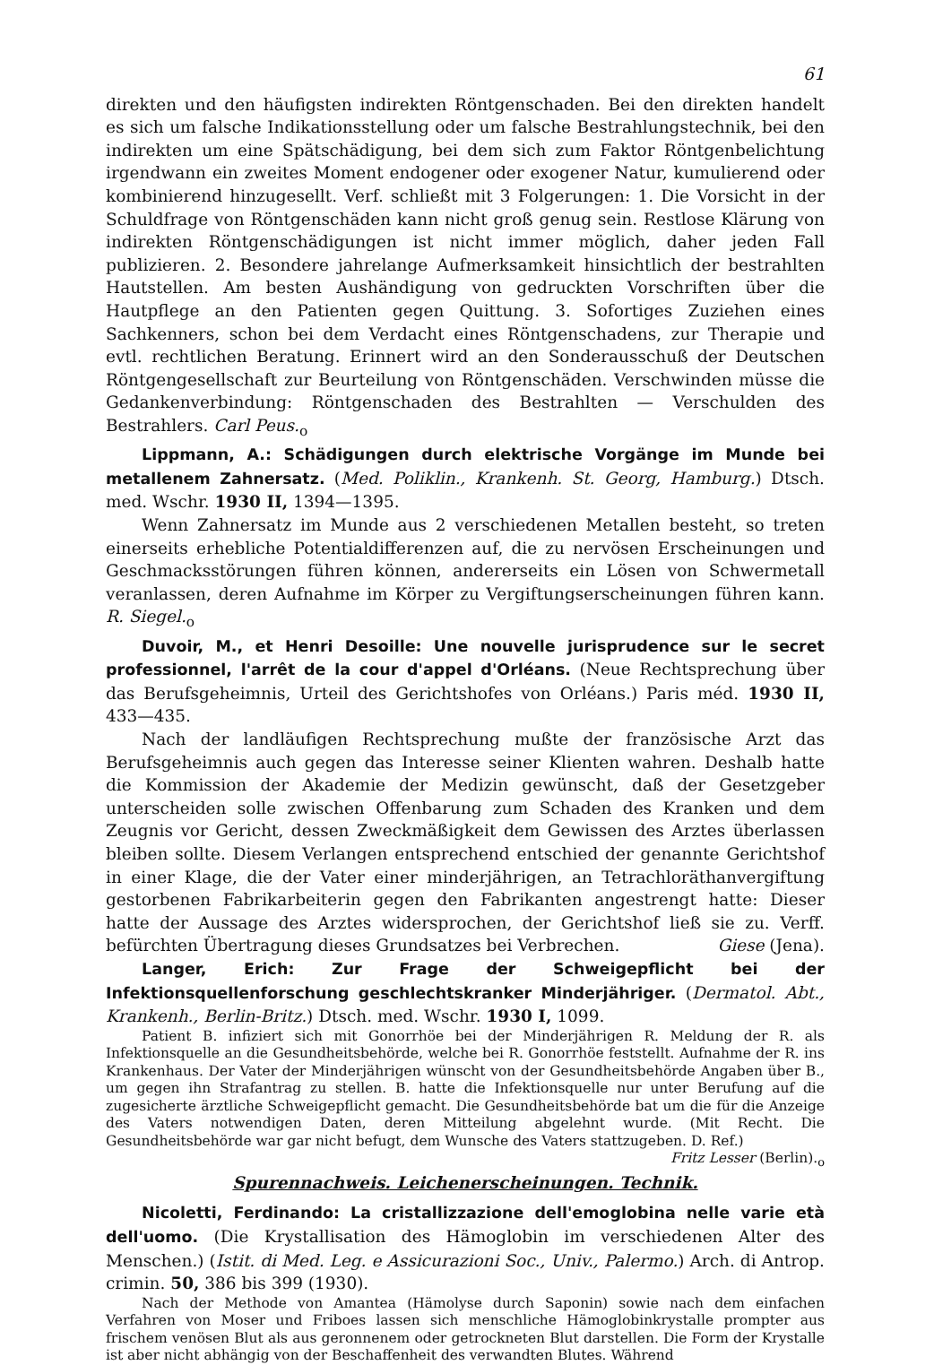61
direkten und den häufigsten indirekten Röntgenschaden. Bei den direkten handelt es sich um falsche Indikationsstellung oder um falsche Bestrahlungstechnik, bei den indirekten um eine Spätschädigung, bei dem sich zum Faktor Röntgenbelichtung irgendwann ein zweites Moment endogener oder exogener Natur, kumulierend oder kombinierend hinzugesellt. Verf. schließt mit 3 Folgerungen: 1. Die Vorsicht in der Schuldfrage von Röntgenschäden kann nicht groß genug sein. Restlose Klärung von indirekten Röntgenschädigungen ist nicht immer möglich, daher jeden Fall publizieren. 2. Besondere jahrelange Aufmerksamkeit hinsichtlich der bestrahlten Hautstellen. Am besten Aushändigung von gedruckten Vorschriften über die Hautpflege an den Patienten gegen Quittung. 3. Sofortiges Zuziehen eines Sachkenners, schon bei dem Verdacht eines Röntgenschadens, zur Therapie und evtl. rechtlichen Beratung. Erinnert wird an den Sonderausschuß der Deutschen Röntgengesellschaft zur Beurteilung von Röntgenschäden. Verschwinden müsse die Gedankenverbindung: Röntgenschaden des Bestrahlten — Verschulden des Bestrahlers. Carl Peus.<sub>o</sub>
Lippmann, A.: Schädigungen durch elektrische Vorgänge im Munde bei metallenem Zahnersatz. (Med. Poliklin., Krankenh. St. Georg, Hamburg.) Dtsch. med. Wschr. 1930 II, 1394—1395.
Wenn Zahnersatz im Munde aus 2 verschiedenen Metallen besteht, so treten einerseits erhebliche Potentialdifferenzen auf, die zu nervösen Erscheinungen und Geschmacksstörungen führen können, andererseits ein Lösen von Schwermetall veranlassen, deren Aufnahme im Körper zu Vergiftungserscheinungen führen kann. R. Siegel.<sub>o</sub>
Duvoir, M., et Henri Desoille: Une nouvelle jurisprudence sur le secret professionnel, l'arrêt de la cour d'appel d'Orléans. (Neue Rechtsprechung über das Berufsgeheimnis, Urteil des Gerichtshofes von Orléans.) Paris méd. 1930 II, 433—435.
Nach der landläufigen Rechtsprechung mußte der französische Arzt das Berufsgeheimnis auch gegen das Interesse seiner Klienten wahren. Deshalb hatte die Kommission der Akademie der Medizin gewünscht, daß der Gesetzgeber unterscheiden solle zwischen Offenbarung zum Schaden des Kranken und dem Zeugnis vor Gericht, dessen Zweckmäßigkeit dem Gewissen des Arztes überlassen bleiben sollte. Diesem Verlangen entsprechend entschied der genannte Gerichtshof in einer Klage, die der Vater einer minderjährigen, an Tetrachloräthanvergiftung gestorbenen Fabrikarbeiterin gegen den Fabrikanten angestrengt hatte: Dieser hatte der Aussage des Arztes widersprochen, der Gerichtshof ließ sie zu. Verff. befürchten Übertragung dieses Grundsatzes bei Verbrechen. Giese (Jena).
Langer, Erich: Zur Frage der Schweigepflicht bei der Infektionsquellenforschung geschlechtskranker Minderjähriger. (Dermatol. Abt., Krankenh., Berlin-Britz.) Dtsch. med. Wschr. 1930 I, 1099.
Patient B. infiziert sich mit Gonorrhöe bei der Minderjährigen R. Meldung der R. als Infektionsquelle an die Gesundheitsbehörde, welche bei R. Gonorrhöe feststellt. Aufnahme der R. ins Krankenhaus. Der Vater der Minderjährigen wünscht von der Gesundheitsbehörde Angaben über B., um gegen ihn Strafantrag zu stellen. B. hatte die Infektionsquelle nur unter Berufung auf die zugesicherte ärztliche Schweigepflicht gemacht. Die Gesundheitsbehörde bat um die für die Anzeige des Vaters notwendigen Daten, deren Mitteilung abgelehnt wurde. (Mit Recht. Die Gesundheitsbehörde war gar nicht befugt, dem Wunsche des Vaters stattzugeben. D. Ref.) Fritz Lesser (Berlin).<sub>o</sub>
Spurennachweis. Leichenerscheinungen. Technik.
Nicoletti, Ferdinando: La cristallizzazione dell'emoglobina nelle varie età dell'uomo. (Die Krystallisation des Hämoglobin im verschiedenen Alter des Menschen.) (Istit. di Med. Leg. e Assicurazioni Soc., Univ., Palermo.) Arch. di Antrop. crimin. 50, 386 bis 399 (1930).
Nach der Methode von Amantea (Hämolyse durch Saponin) sowie nach dem einfachen Verfahren von Moser und Friboes lassen sich menschliche Hämoglobinkrystalle prompter aus frischem venösen Blut als aus geronnenem oder getrockneten Blut darstellen. Die Form der Krystalle ist aber nicht abhängig von der Beschaffenheit des verwandten Blutes. Während